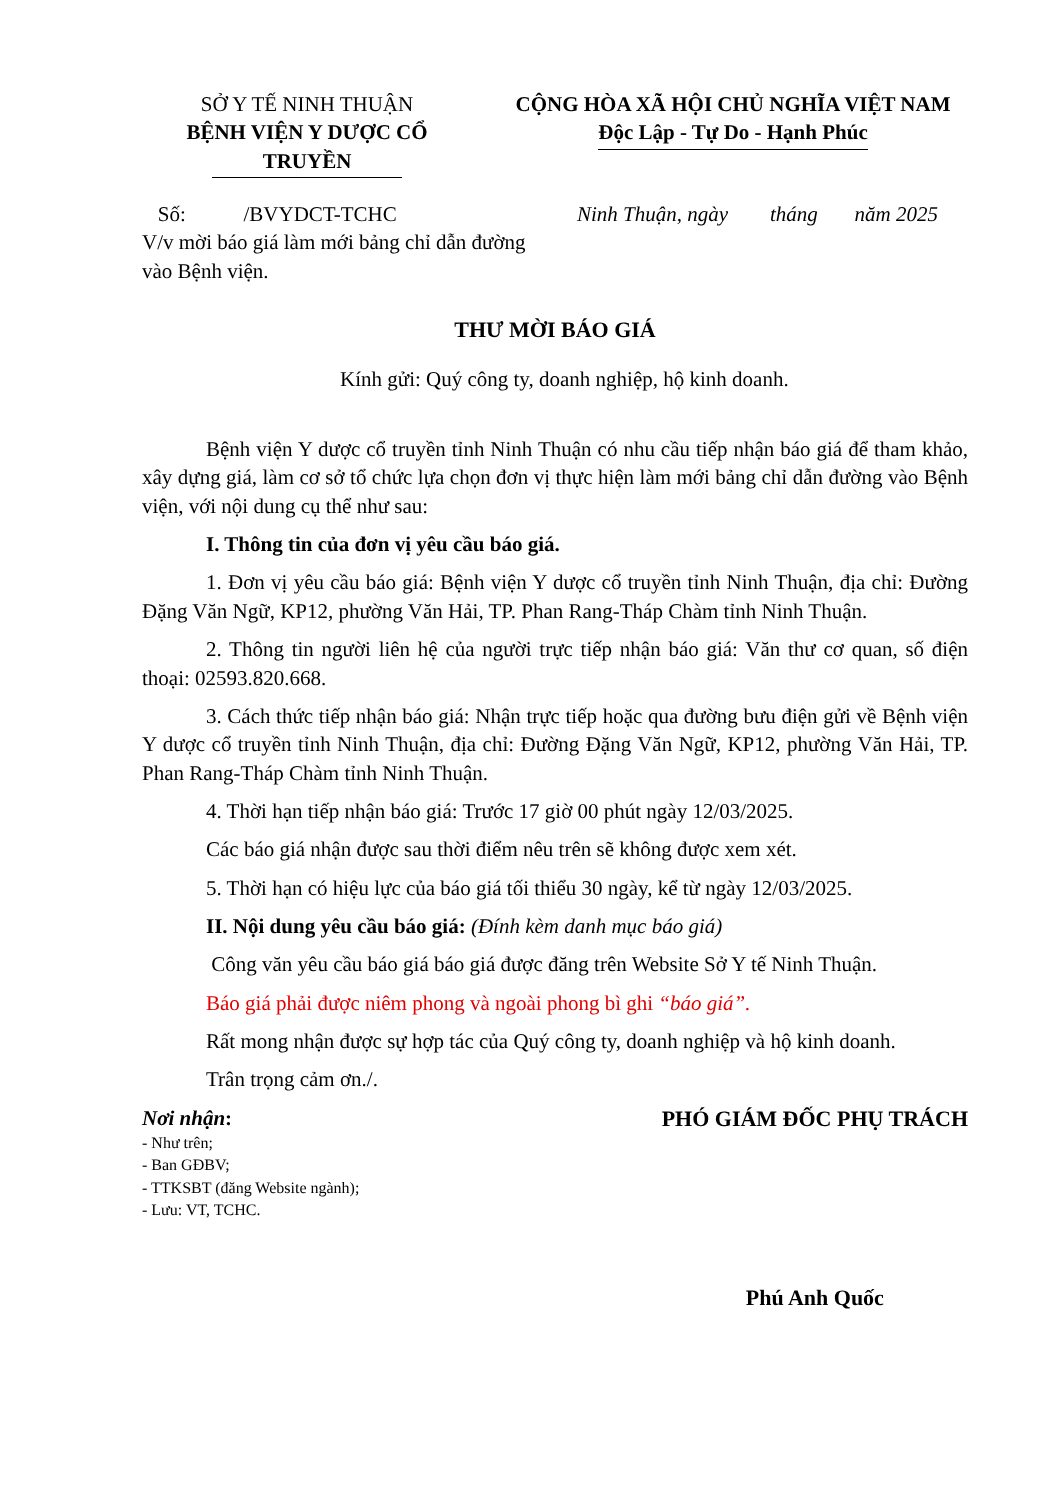SỞ Y TẾ NINH THUẬN
BỆNH VIỆN Y DƯỢC CỔ TRUYỀN
CỘNG HÒA XÃ HỘI CHỦ NGHĨA VIỆT NAM
Độc Lập - Tự Do - Hạnh Phúc
Số: /BVYDCT-TCHC
V/v mời báo giá làm mới bảng chỉ dẫn đường vào Bệnh viện.
Ninh Thuận, ngày tháng năm 2025
THƯ MỜI BÁO GIÁ
Kính gửi: Quý công ty, doanh nghiệp, hộ kinh doanh.
Bệnh viện Y dược cổ truyền tỉnh Ninh Thuận có nhu cầu tiếp nhận báo giá để tham khảo, xây dựng giá, làm cơ sở tổ chức lựa chọn đơn vị thực hiện làm mới bảng chỉ dẫn đường vào Bệnh viện, với nội dung cụ thể như sau:
I. Thông tin của đơn vị yêu cầu báo giá.
1. Đơn vị yêu cầu báo giá: Bệnh viện Y dược cổ truyền tỉnh Ninh Thuận, địa chỉ: Đường Đặng Văn Ngữ, KP12, phường Văn Hải, TP. Phan Rang-Tháp Chàm tỉnh Ninh Thuận.
2. Thông tin người liên hệ của người trực tiếp nhận báo giá: Văn thư cơ quan, số điện thoại: 02593.820.668.
3. Cách thức tiếp nhận báo giá: Nhận trực tiếp hoặc qua đường bưu điện gửi về Bệnh viện Y dược cổ truyền tỉnh Ninh Thuận, địa chỉ: Đường Đặng Văn Ngữ, KP12, phường Văn Hải, TP. Phan Rang-Tháp Chàm tỉnh Ninh Thuận.
4. Thời hạn tiếp nhận báo giá: Trước 17 giờ 00 phút ngày 12/03/2025.
Các báo giá nhận được sau thời điểm nêu trên sẽ không được xem xét.
5. Thời hạn có hiệu lực của báo giá tối thiểu 30 ngày, kể từ ngày 12/03/2025.
II. Nội dung yêu cầu báo giá: (Đính kèm danh mục báo giá)
Công văn yêu cầu báo giá báo giá được đăng trên Website Sở Y tế Ninh Thuận.
Báo giá phải được niêm phong và ngoài phong bì ghi “báo giá”.
Rất mong nhận được sự hợp tác của Quý công ty, doanh nghiệp và hộ kinh doanh.
Trân trọng cảm ơn./.
Nơi nhận:
- Như trên;
- Ban GĐBV;
- TTKSBT (đăng Website ngành);
- Lưu: VT, TCHC.
PHÓ GIÁM ĐỐC PHỤ TRÁCH
Phú Anh Quốc